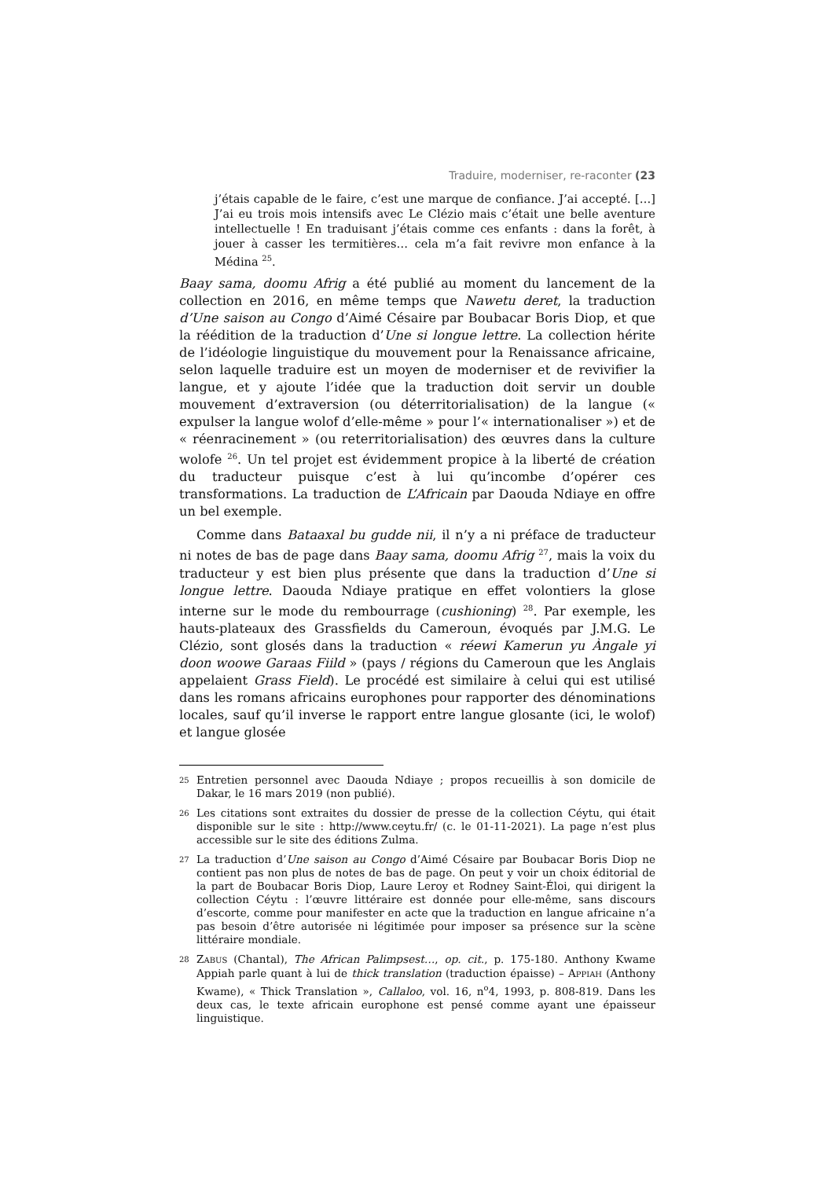Traduire, moderniser, re-raconter (23
j’étais capable de le faire, c’est une marque de confiance. J’ai accepté. […] J’ai eu trois mois intensifs avec Le Clézio mais c’était une belle aventure intellectuelle ! En traduisant j’étais comme ces enfants : dans la forêt, à jouer à casser les termitières… cela m’a fait revivre mon enfance à la Médina <sup>25</sup>.
Baay sama, doomu Afrig a été publié au moment du lancement de la collection en 2016, en même temps que Nawetu deret, la traduction d’Une saison au Congo d’Aimé Césaire par Boubacar Boris Diop, et que la réédition de la traduction d’Une si longue lettre. La collection hérite de l’idéologie linguistique du mouvement pour la Renaissance africaine, selon laquelle traduire est un moyen de moderniser et de revivifier la langue, et y ajoute l’idée que la traduction doit servir un double mouvement d’extraversion (ou déterritorialisation) de la langue (« expulser la langue wolof d’elle-même » pour l’« internationaliser ») et de « réenracinement » (ou reterritorialisation) des œuvres dans la culture wolofe <sup>26</sup>. Un tel projet est évidemment propice à la liberté de création du traducteur puisque c’est à lui qu’incombe d’opérer ces transformations. La traduction de L’Africain par Daouda Ndiaye en offre un bel exemple.
Comme dans Bataaxal bu gudde nii, il n’y a ni préface de traducteur ni notes de bas de page dans Baay sama, doomu Afrig <sup>27</sup>, mais la voix du traducteur y est bien plus présente que dans la traduction d’Une si longue lettre. Daouda Ndiaye pratique en effet volontiers la glose interne sur le mode du rembourrage (cushioning) <sup>28</sup>. Par exemple, les hauts-plateaux des Grassfields du Cameroun, évoqués par J.M.G. Le Clézio, sont glosés dans la traduction « réewi Kamerun yu Àngale yi doon woowe Garaas Fiild » (pays / régions du Cameroun que les Anglais appelaient Grass Field). Le procédé est similaire à celui qui est utilisé dans les romans africains europhones pour rapporter des dénominations locales, sauf qu’il inverse le rapport entre langue glosante (ici, le wolof) et langue glosée
25
Entretien personnel avec Daouda Ndiaye ; propos recueillis à son domicile de Dakar, le 16 mars 2019 (non publié).
26
Les citations sont extraites du dossier de presse de la collection Céytu, qui était disponible sur le site : http://www.ceytu.fr/ (c. le 01-11-2021). La page n’est plus accessible sur le site des éditions Zulma.
27
La traduction d’Une saison au Congo d’Aimé Césaire par Boubacar Boris Diop ne contient pas non plus de notes de bas de page. On peut y voir un choix éditorial de la part de Boubacar Boris Diop, Laure Leroy et Rodney Saint-Éloi, qui dirigent la collection Céytu : l’œuvre littéraire est donnée pour elle-même, sans discours d’escorte, comme pour manifester en acte que la traduction en langue africaine n’a pas besoin d’être autorisée ni légitimée pour imposer sa présence sur la scène littéraire mondiale.
28
ZABUS (Chantal), The African Palimpsest…, op. cit., p. 175-180. Anthony Kwame Appiah parle quant à lui de thick translation (traduction épaisse) – APPIAH (Anthony Kwame), « Thick Translation », Callaloo, vol. 16, n<sup>o</sup>4, 1993, p. 808-819. Dans les deux cas, le texte africain europhone est pensé comme ayant une épaisseur linguistique.